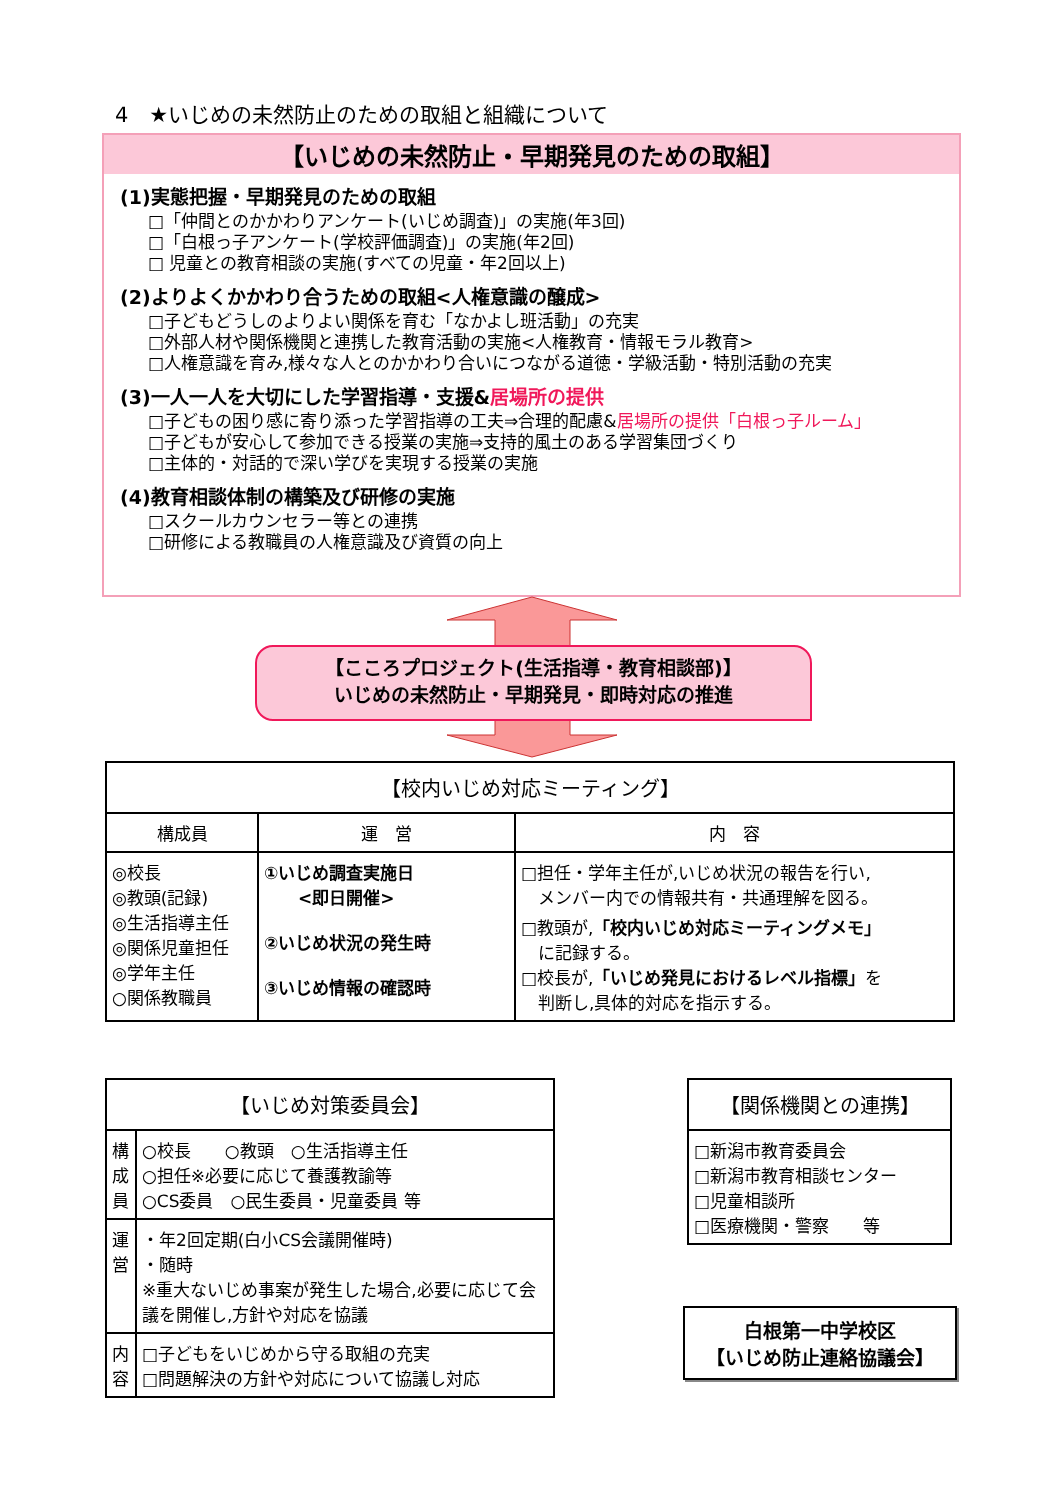4　★いじめの未然防止のための取組と組織について
【いじめの未然防止・早期発見のための取組】
(1)実態把握・早期発見のための取組
□「仲間とのかかわりアンケート(いじめ調査)」の実施(年3回)
□「白根っ子アンケート(学校評価調査)」の実施(年2回)
□ 児童との教育相談の実施(すべての児童・年2回以上)
(2)よりよくかかわり合うための取組<人権意識の醸成>
□子どもどうしのよりよい関係を育む「なかよし班活動」の充実
□外部人材や関係機関と連携した教育活動の実施<人権教育・情報モラル教育>
□人権意識を育み,様々な人とのかかわり合いにつながる道徳・学級活動・特別活動の充実
(3)一人一人を大切にした学習指導・支援&居場所の提供
□子どもの困り感に寄り添った学習指導の工夫⇒合理的配慮&居場所の提供「白根っ子ルーム」
□子どもが安心して参加できる授業の実施⇒支持的風土のある学習集団づくり
□主体的・対話的で深い学びを実現する授業の実施
(4)教育相談体制の構築及び研修の実施
□スクールカウンセラー等との連携
□研修による教職員の人権意識及び資質の向上
【こころプロジェクト(生活指導・教育相談部)】
いじめの未然防止・早期発見・即時対応の推進
| 【校内いじめ対応ミーティング】 | | |
| --- | --- | --- |
| 構成員 | 運 営 | 内 容 |
| ◎校長 ◎教頭(記録) ◎生活指導主任 ◎関係児童担任 ◎学年主任 ○関係教職員 | ①いじめ調査実施日 <即日開催> ②いじめ状況の発生時 ③いじめ情報の確認時 | □担任・学年主任が,いじめ状況の報告を行い, メンバー内での情報共有・共通理解を図る。 □教頭が, 「校内いじめ対応ミーティングメモ」 に記録する。 □校長が, 「いじめ発見におけるレベル指標」 を 判断し,具体的対応を指示する。 |
| 【いじめ対策委員会】 | |
| --- | --- |
| 構成員 | ○校長 ○教頭 ○生活指導主任 ○担任※必要に応じて養護教諭等 ○CS委員 ○民生委員・児童委員 等 |
| 運営 | ・年2回定期(白小CS会議開催時) ・随時 ※重大ないじめ事案が発生した場合,必要に応じて会議を開催し,方針や対応を協議 |
| 内容 | □子どもをいじめから守る取組の充実 □問題解決の方針や対応について協議し対応 |
| 【関係機関との連携】 |
| --- |
| □新潟市教育委員会 □新潟市教育相談センター □児童相談所 □医療機関・警察 等 |
白根第一中学校区
【いじめ防止連絡協議会】